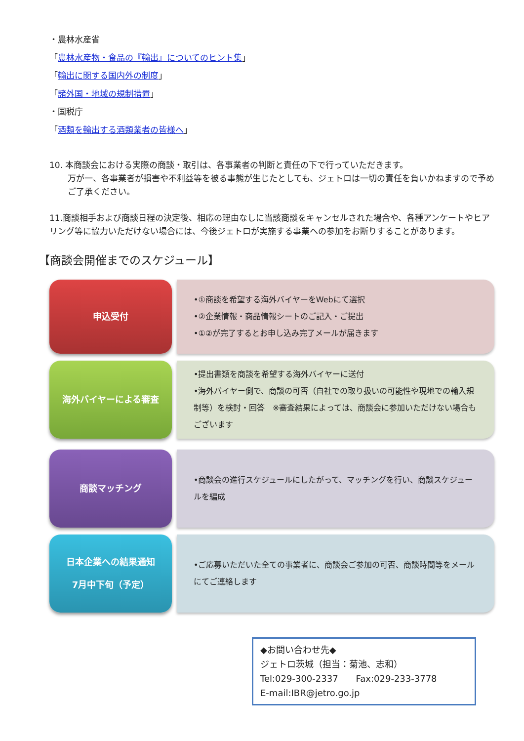・農林水産省
「農林水産物・食品の『輸出』についてのヒント集」
「輸出に関する国内外の制度」
「諸外国・地域の規制措置」
・国税庁
「酒類を輸出する酒類業者の皆様へ」
10. 本商談会における実際の商談・取引は、各事業者の判断と責任の下で行っていただきます。
万が一、各事業者が損害や不利益等を被る事態が生じたとしても、ジェトロは一切の責任を負いかねますので予めご了承ください。
11.商談相手および商談日程の決定後、相応の理由なしに当該商談をキャンセルされた場合や、各種アンケートやヒアリング等に協力いただけない場合には、今後ジェトロが実施する事業への参加をお断りすることがあります。
【商談会開催までのスケジュール】
申込受付
•①商談を希望する海外バイヤーをWebにて選択
•②企業情報・商品情報シートのご記入・ご提出
•①②が完了するとお申し込み完了メールが届きます
海外バイヤーによる審査
•提出書類を商談を希望する海外バイヤーに送付
•海外バイヤー側で、商談の可否（自社での取り扱いの可能性や現地での輸入規制等）を検討・回答　※審査結果によっては、商談会に参加いただけない場合もございます
商談マッチング
•商談会の進行スケジュールにしたがって、マッチングを行い、商談スケジュールを編成
日本企業への結果通知
7月中下旬（予定）
•ご応募いただいた全ての事業者に、商談会ご参加の可否、商談時間等をメールにてご連絡します
◆お問い合わせ先◆
ジェトロ茨城（担当：菊池、志和）
Tel:029-300-2337　　Fax:029-233-3778
E-mail:IBR@jetro.go.jp